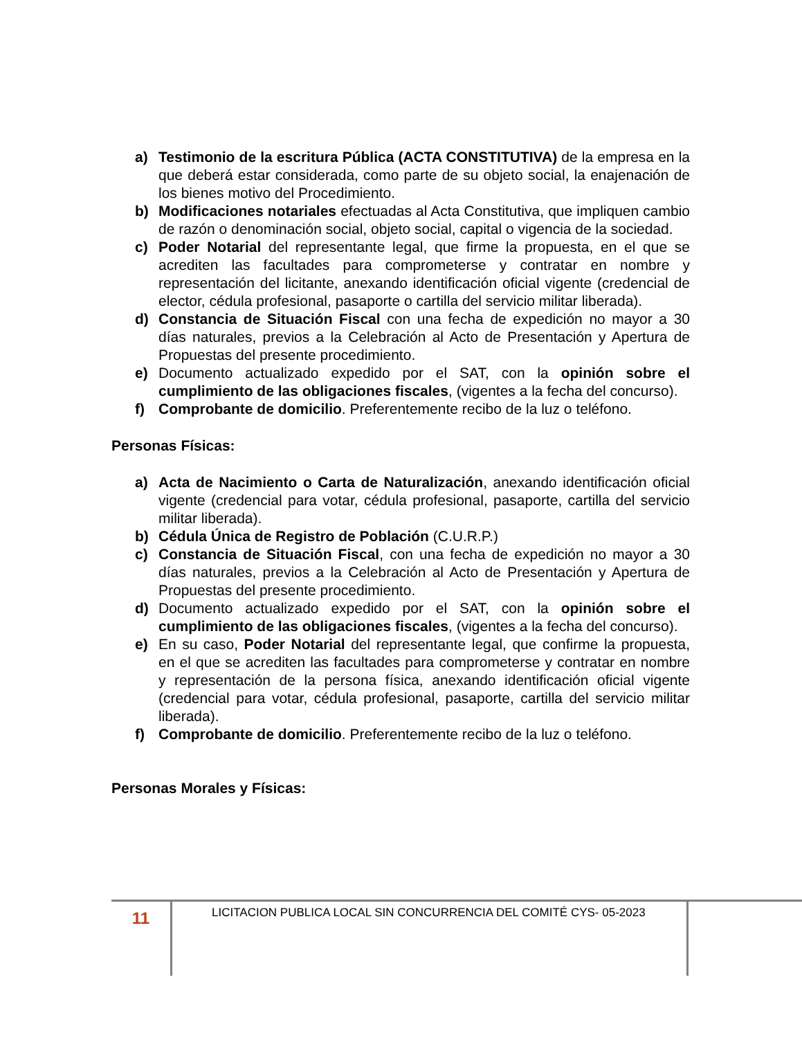a) Testimonio de la escritura Pública (ACTA CONSTITUTIVA) de la empresa en la que deberá estar considerada, como parte de su objeto social, la enajenación de los bienes motivo del Procedimiento.
b) Modificaciones notariales efectuadas al Acta Constitutiva, que impliquen cambio de razón o denominación social, objeto social, capital o vigencia de la sociedad.
c) Poder Notarial del representante legal, que firme la propuesta, en el que se acrediten las facultades para comprometerse y contratar en nombre y representación del licitante, anexando identificación oficial vigente (credencial de elector, cédula profesional, pasaporte o cartilla del servicio militar liberada).
d) Constancia de Situación Fiscal con una fecha de expedición no mayor a 30 días naturales, previos a la Celebración al Acto de Presentación y Apertura de Propuestas del presente procedimiento.
e) Documento actualizado expedido por el SAT, con la opinión sobre el cumplimiento de las obligaciones fiscales, (vigentes a la fecha del concurso).
f) Comprobante de domicilio. Preferentemente recibo de la luz o teléfono.
Personas Físicas:
a) Acta de Nacimiento o Carta de Naturalización, anexando identificación oficial vigente (credencial para votar, cédula profesional, pasaporte, cartilla del servicio militar liberada).
b) Cédula Única de Registro de Población (C.U.R.P.)
c) Constancia de Situación Fiscal, con una fecha de expedición no mayor a 30 días naturales, previos a la Celebración al Acto de Presentación y Apertura de Propuestas del presente procedimiento.
d) Documento actualizado expedido por el SAT, con la opinión sobre el cumplimiento de las obligaciones fiscales, (vigentes a la fecha del concurso).
e) En su caso, Poder Notarial del representante legal, que confirme la propuesta, en el que se acrediten las facultades para comprometerse y contratar en nombre y representación de la persona física, anexando identificación oficial vigente (credencial para votar, cédula profesional, pasaporte, cartilla del servicio militar liberada).
f) Comprobante de domicilio. Preferentemente recibo de la luz o teléfono.
Personas Morales y Físicas:
11
LICITACION PUBLICA LOCAL SIN CONCURRENCIA DEL COMITÉ CYS- 05-2023